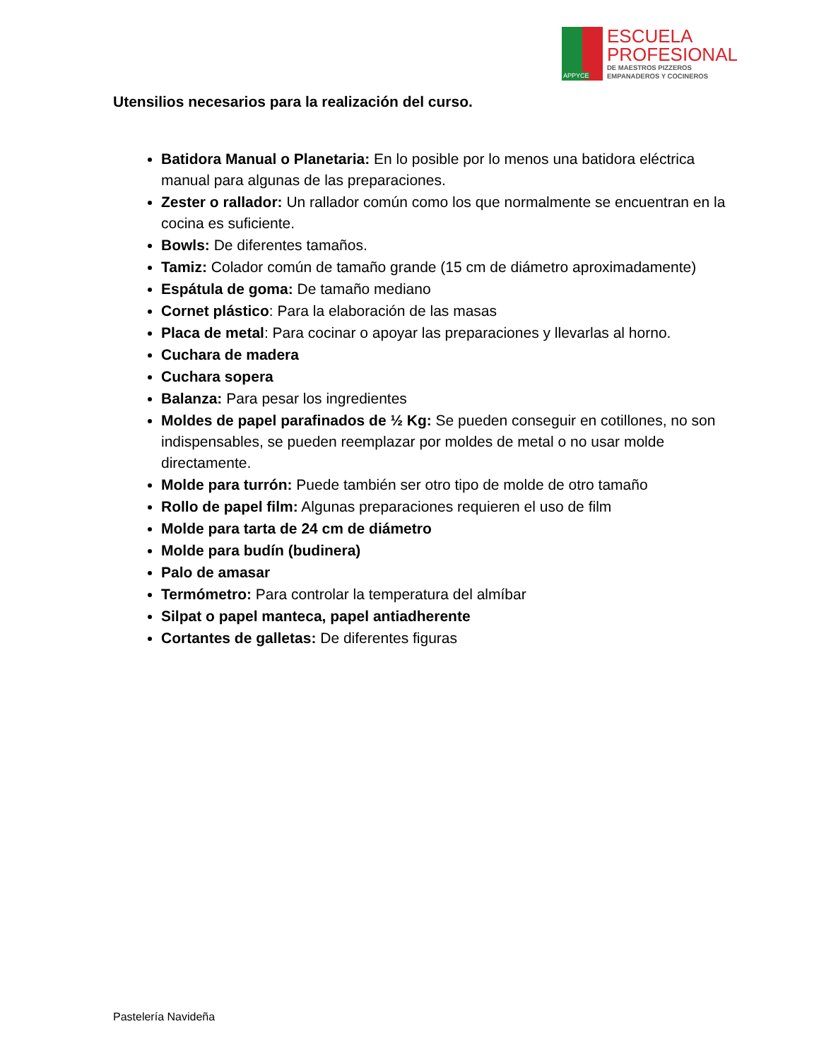APPYCE
ESCUELA
PROFESIONAL
DE MAESTROS PIZZEROS
EMPANADEROS Y COCINEROS
Utensilios necesarios para la realización del curso.
Batidora Manual o Planetaria: En lo posible por lo menos una batidora eléctrica manual para algunas de las preparaciones.
Zester o rallador: Un rallador común como los que normalmente se encuentran en la cocina es suficiente.
Bowls: De diferentes tamaños.
Tamiz: Colador común de tamaño grande (15 cm de diámetro aproximadamente)
Espátula de goma: De tamaño mediano
Cornet plástico: Para la elaboración de las masas
Placa de metal: Para cocinar o apoyar las preparaciones y llevarlas al horno.
Cuchara de madera
Cuchara sopera
Balanza: Para pesar los ingredientes
Moldes de papel parafinados de ½ Kg: Se pueden conseguir en cotillones, no son indispensables, se pueden reemplazar por moldes de metal o no usar molde directamente.
Molde para turrón: Puede también ser otro tipo de molde de otro tamaño
Rollo de papel film: Algunas preparaciones requieren el uso de film
Molde para tarta de 24 cm de diámetro
Molde para budín (budinera)
Palo de amasar
Termómetro: Para controlar la temperatura del almíbar
Silpat o papel manteca, papel antiadherente
Cortantes de galletas: De diferentes figuras
Pastelería Navideña